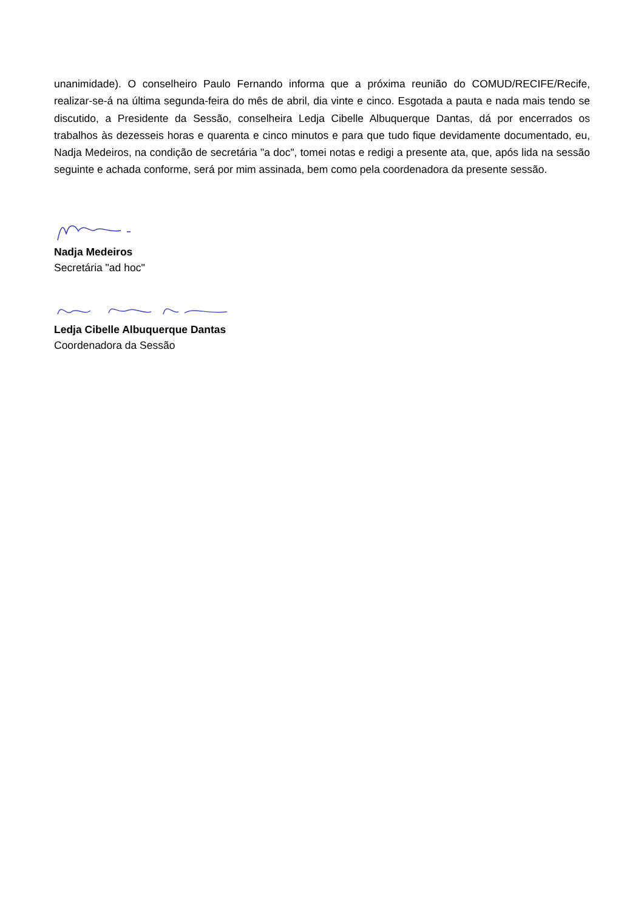unanimidade). O conselheiro Paulo Fernando informa que a próxima reunião do COMUD/RECIFE/Recife, realizar-se-á na última segunda-feira do mês de abril, dia vinte e cinco. Esgotada a pauta e nada mais tendo se discutido, a Presidente da Sessão, conselheira Ledja Cibelle Albuquerque Dantas, dá por encerrados os trabalhos às dezesseis horas e quarenta e cinco minutos e para que tudo fique devidamente documentado, eu, Nadja Medeiros, na condição de secretária "a doc", tomei notas e redigi a presente ata, que, após lida na sessão seguinte e achada conforme, será por mim assinada, bem como pela coordenadora da presente sessão.
Nadja Medeiros
Secretária "ad hoc"
Ledja Cibelle Albuquerque Dantas
Coordenadora da Sessão